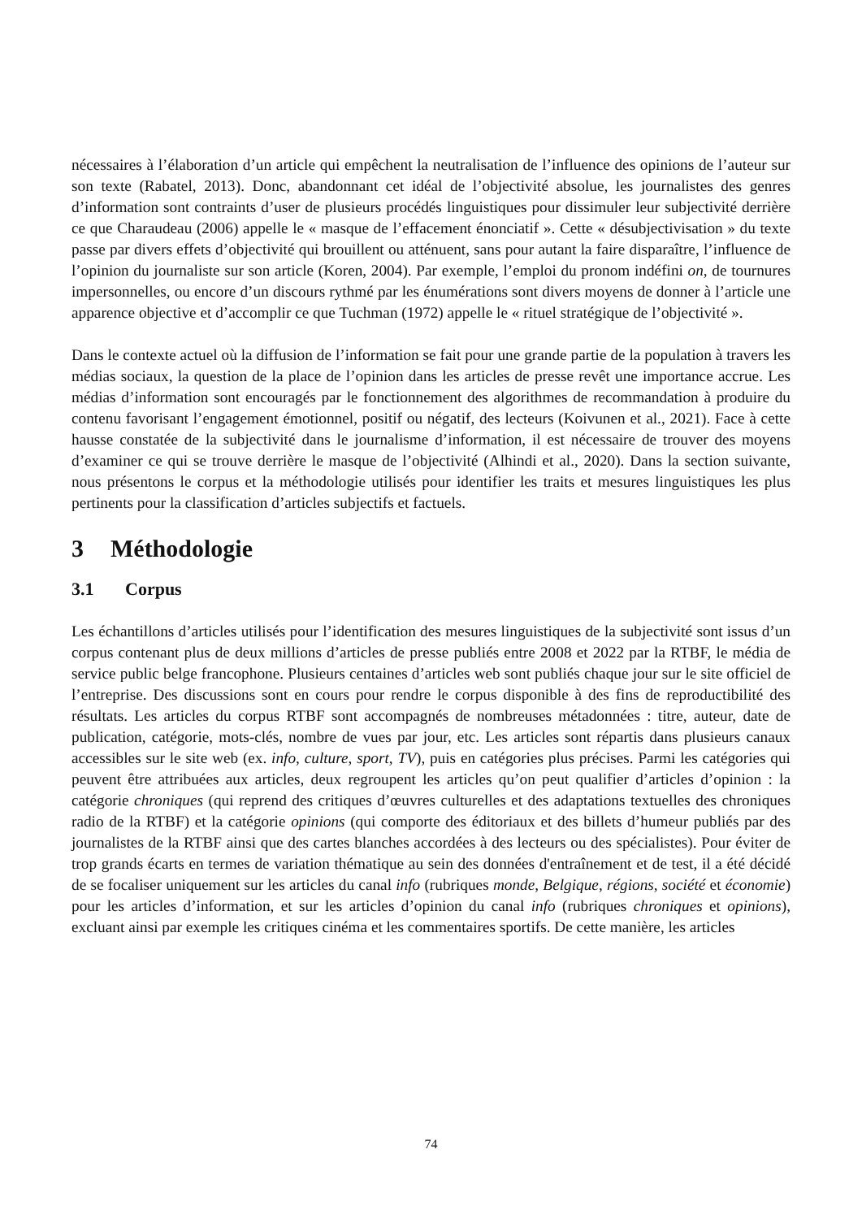nécessaires à l’élaboration d’un article qui empêchent la neutralisation de l’influence des opinions de l’auteur sur son texte (Rabatel, 2013). Donc, abandonnant cet idéal de l’objectivité absolue, les journalistes des genres d’information sont contraints d’user de plusieurs procédés linguistiques pour dissimuler leur subjectivité derrière ce que Charaudeau (2006) appelle le « masque de l’effacement énonciatif ». Cette « désubjectivisation » du texte passe par divers effets d’objectivité qui brouillent ou atténuent, sans pour autant la faire disparaître, l’influence de l’opinion du journaliste sur son article (Koren, 2004). Par exemple, l’emploi du pronom indéfini on, de tournures impersonnelles, ou encore d’un discours rythmé par les énumérations sont divers moyens de donner à l’article une apparence objective et d’accomplir ce que Tuchman (1972) appelle le « rituel stratégique de l’objectivité ».
Dans le contexte actuel où la diffusion de l’information se fait pour une grande partie de la population à travers les médias sociaux, la question de la place de l’opinion dans les articles de presse revêt une importance accrue. Les médias d’information sont encouragés par le fonctionnement des algorithmes de recommandation à produire du contenu favorisant l’engagement émotionnel, positif ou négatif, des lecteurs (Koivunen et al., 2021). Face à cette hausse constatée de la subjectivité dans le journalisme d’information, il est nécessaire de trouver des moyens d’examiner ce qui se trouve derrière le masque de l’objectivité (Alhindi et al., 2020). Dans la section suivante, nous présentons le corpus et la méthodologie utilisés pour identifier les traits et mesures linguistiques les plus pertinents pour la classification d’articles subjectifs et factuels.
3 Méthodologie
3.1 Corpus
Les échantillons d’articles utilisés pour l’identification des mesures linguistiques de la subjectivité sont issus d’un corpus contenant plus de deux millions d’articles de presse publiés entre 2008 et 2022 par la RTBF, le média de service public belge francophone. Plusieurs centaines d’articles web sont publiés chaque jour sur le site officiel de l’entreprise. Des discussions sont en cours pour rendre le corpus disponible à des fins de reproductibilité des résultats. Les articles du corpus RTBF sont accompagnés de nombreuses métadonnées : titre, auteur, date de publication, catégorie, mots-clés, nombre de vues par jour, etc. Les articles sont répartis dans plusieurs canaux accessibles sur le site web (ex. info, culture, sport, TV), puis en catégories plus précises. Parmi les catégories qui peuvent être attribuées aux articles, deux regroupent les articles qu’on peut qualifier d’articles d’opinion : la catégorie chroniques (qui reprend des critiques d’œuvres culturelles et des adaptations textuelles des chroniques radio de la RTBF) et la catégorie opinions (qui comporte des éditoriaux et des billets d’humeur publiés par des journalistes de la RTBF ainsi que des cartes blanches accordées à des lecteurs ou des spécialistes). Pour éviter de trop grands écarts en termes de variation thématique au sein des données d'entraînement et de test, il a été décidé de se focaliser uniquement sur les articles du canal info (rubriques monde, Belgique, régions, société et économie) pour les articles d’information, et sur les articles d’opinion du canal info (rubriques chroniques et opinions), excluant ainsi par exemple les critiques cinéma et les commentaires sportifs. De cette manière, les articles
74